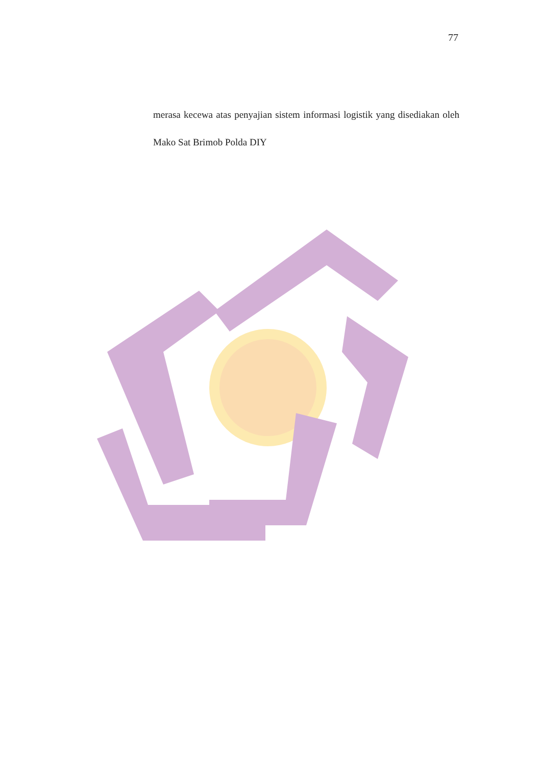77
merasa kecewa atas penyajian sistem informasi logistik yang disediakan oleh Mako Sat Brimob Polda DIY